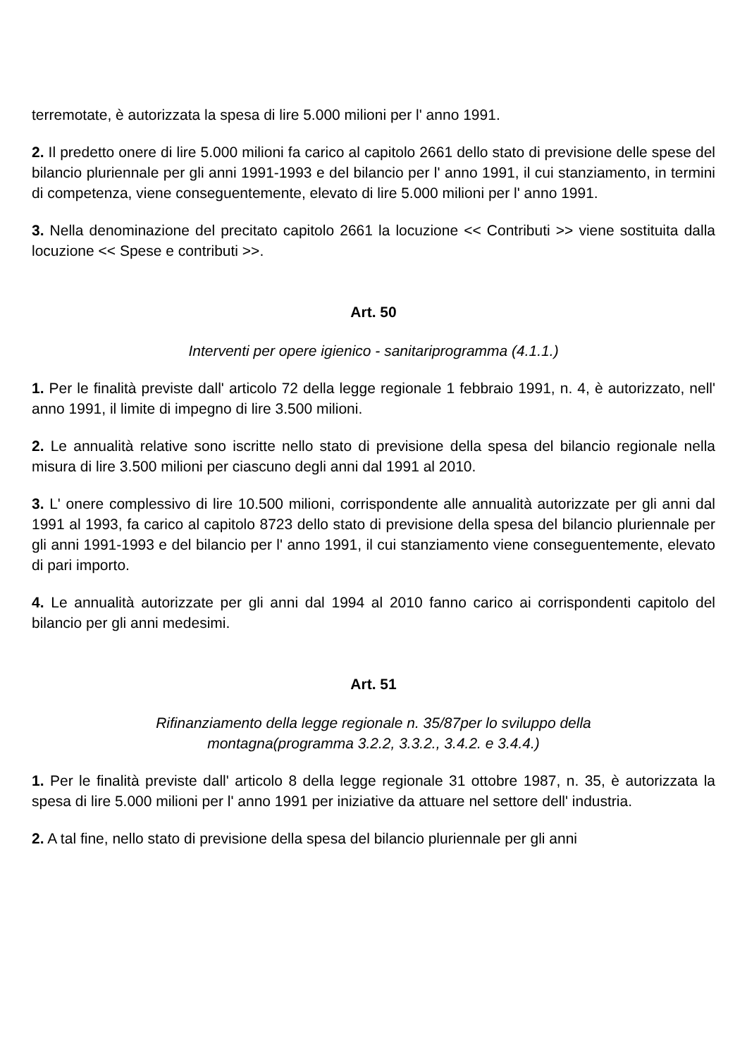terremotate, è autorizzata la spesa di lire 5.000 milioni per l' anno 1991.
2. Il predetto onere di lire 5.000 milioni fa carico al capitolo 2661 dello stato di previsione delle spese del bilancio pluriennale per gli anni 1991-1993 e del bilancio per l' anno 1991, il cui stanziamento, in termini di competenza, viene conseguentemente, elevato di lire 5.000 milioni per l' anno 1991.
3. Nella denominazione del precitato capitolo 2661 la locuzione << Contributi >> viene sostituita dalla locuzione << Spese e contributi >>.
Art. 50
Interventi per opere igienico - sanitariprogramma (4.1.1.)
1. Per le finalità previste dall' articolo 72 della legge regionale 1 febbraio 1991, n. 4, è autorizzato, nell' anno 1991, il limite di impegno di lire 3.500 milioni.
2. Le annualità relative sono iscritte nello stato di previsione della spesa del bilancio regionale nella misura di lire 3.500 milioni per ciascuno degli anni dal 1991 al 2010.
3. L' onere complessivo di lire 10.500 milioni, corrispondente alle annualità autorizzate per gli anni dal 1991 al 1993, fa carico al capitolo 8723 dello stato di previsione della spesa del bilancio pluriennale per gli anni 1991-1993 e del bilancio per l' anno 1991, il cui stanziamento viene conseguentemente, elevato di pari importo.
4. Le annualità autorizzate per gli anni dal 1994 al 2010 fanno carico ai corrispondenti capitolo del bilancio per gli anni medesimi.
Art. 51
Rifinanziamento della legge regionale n. 35/87per lo sviluppo della
montagna(programma 3.2.2, 3.3.2., 3.4.2. e 3.4.4.)
1. Per le finalità previste dall' articolo 8 della legge regionale 31 ottobre 1987, n. 35, è autorizzata la spesa di lire 5.000 milioni per l' anno 1991 per iniziative da attuare nel settore dell' industria.
2. A tal fine, nello stato di previsione della spesa del bilancio pluriennale per gli anni